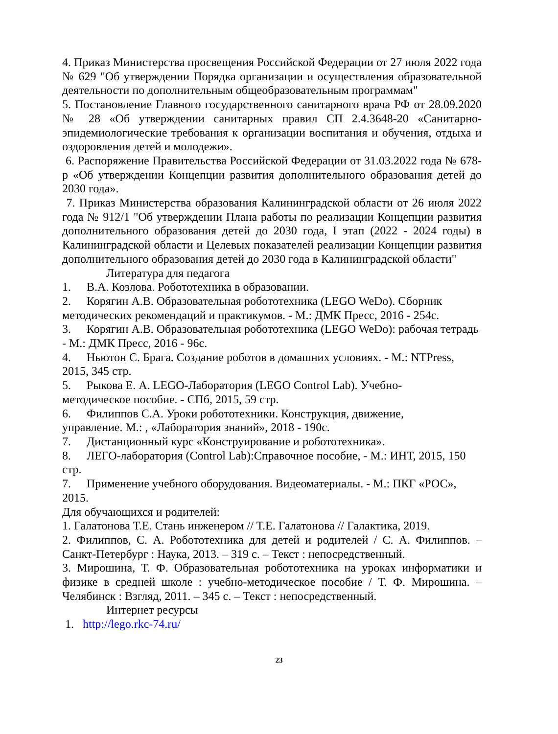4. Приказ Министерства просвещения Российской Федерации от 27 июля 2022 года № 629 "Об утверждении Порядка организации и осуществления образовательной деятельности по дополнительным общеобразовательным программам"
5. Постановление Главного государственного санитарного врача РФ от 28.09.2020 № 28 «Об утверждении санитарных правил СП 2.4.3648-20 «Санитарно- эпидемиологические требования к организации воспитания и обучения, отдыха и оздоровления детей и молодежи».
6. Распоряжение Правительства Российской Федерации от 31.03.2022 года № 678-р «Об утверждении Концепции развития дополнительного образования детей до 2030 года».
7. Приказ Министерства образования Калининградской области от 26 июля 2022 года № 912/1 "Об утверждении Плана работы по реализации Концепции развития дополнительного образования детей до 2030 года, I этап (2022 - 2024 годы) в Калининградской области и Целевых показателей реализации Концепции развития дополнительного образования детей до 2030 года в Калининградской области"
Литература для педагога
1. В.А. Козлова. Робототехника в образовании.
2. Корягин А.В. Образовательная робототехника (LEGO WeDo). Сборник методических рекомендаций и практикумов. - М.: ДМК Пресс, 2016 - 254с.
3. Корягин А.В. Образовательная робототехника (LEGO WeDo): рабочая тетрадь - М.: ДМК Пресс, 2016 - 96с.
4. Ньютон С. Брага. Создание роботов в домашних условиях. - М.: NTPress, 2015, 345 стр.
5. Рыкова Е. А. LEGO-Лаборатория (LEGO Control Lab). Учебно-
методическое пособие. - СПб, 2015, 59 стр.
6. Филиппов С.А. Уроки робототехники. Конструкция, движение,
управление. М.: , «Лаборатория знаний», 2018 - 190с.
7. Дистанционный курс «Конструирование и робототехника».
8. ЛЕГО-лаборатория (Control Lab):Справочное пособие, - М.: ИНТ, 2015, 150 стр.
7. Применение учебного оборудования. Видеоматериалы. - М.: ПКГ «РОС», 2015.
Для обучающихся и родителей:
1. Галатонова Т.Е. Стань инженером // Т.Е. Галатонова // Галактика, 2019.
2. Филиппов, С. А. Робототехника для детей и родителей / С. А. Филиппов. – Санкт-Петербург : Наука, 2013. – 319 с. – Текст : непосредственный.
3. Мирошина, Т. Ф. Образовательная робототехника на уроках информатики и физике в средней школе : учебно-методическое пособие / Т. Ф. Мирошина. – Челябинск : Взгляд, 2011. – 345 с. – Текст : непосредственный.
Интернет ресурсы
1. http://lego.rkc-74.ru/
23